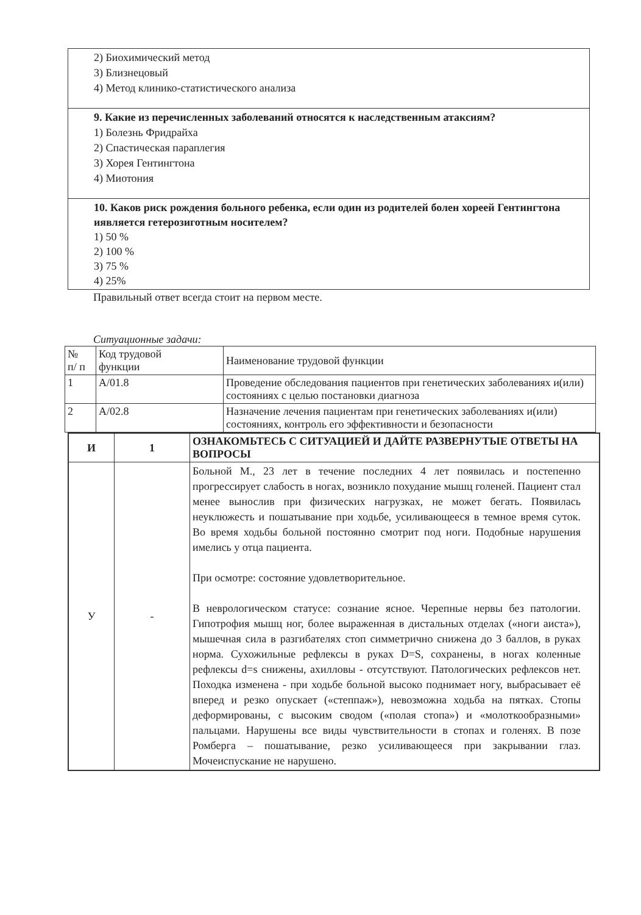| 2) Биохимический метод 3) Близнецовый 4) Метод клинико-статистического анализа |
| 9. Какие из перечисленных заболеваний относятся к наследственным атаксиям? 1) Болезнь Фридрайха 2) Спастическая параплегия 3) Хорея Гентингтона 4) Миотония |
| 10. Каков риск рождения больного ребенка, если один из родителей болен хореей Гентингтона иявляется гетерозиготным носителем? 1) 50 % 2) 100 % 3) 75 % 4) 25% |
Правильный ответ всегда стоит на первом месте.
Ситуационные задачи:
| № п/ п | Код трудовой функции | Наименование трудовой функции |
| 1 | A/01.8 | Проведение обследования пациентов при генетических заболеваниях и(или) состояниях с целью постановки диагноза |
| 2 | A/02.8 | Назначение лечения пациентам при генетических заболеваниях и(или) состояниях, контроль его эффективности и безопасности |
| И | 1 | ОЗНАКОМЬТЕСЬ С СИТУАЦИЕЙ И ДАЙТЕ РАЗВЕРНУТЫЕ ОТВЕТЫ НА ВОПРОСЫ |
| --- | --- | --- |
| У | - | Больной М., 23 лет в течение последних 4 лет появилась и постепенно прогрессирует слабость в ногах, возникло похудание мышц голеней. Пациент стал менее вынослив при физических нагрузках, не может бегать. Появилась неуклюжесть и пошатывание при ходьбе, усиливающееся в темное время суток. Во время ходьбы больной постоянно смотрит под ноги. Подобные нарушения имелись у отца пациента. При осмотре: состояние удовлетворительное. В неврологическом статусе: сознание ясное. Черепные нервы без патологии. Гипотрофия мышц ног, более выраженная в дистальных отделах («ноги аиста»), мышечная сила в разгибателях стоп симметрично снижена до 3 баллов, в руках норма. Сухожильные рефлексы в руках D=S, сохранены, в ногах коленные рефлексы d=s снижены, ахилловы - отсутствуют. Патологических рефлексов нет. Походка изменена - при ходьбе больной высоко поднимает ногу, выбрасывает её вперед и резко опускает («степпаж»), невозможна ходьба на пятках. Стопы деформированы, с высоким сводом («полая стопа») и «молоткообразными» пальцами. Нарушены все виды чувствительности в стопах и голенях. В позе Ромберга – пошатывание, резко усиливающееся при закрывании глаз. Мочеиспускание не нарушено. |